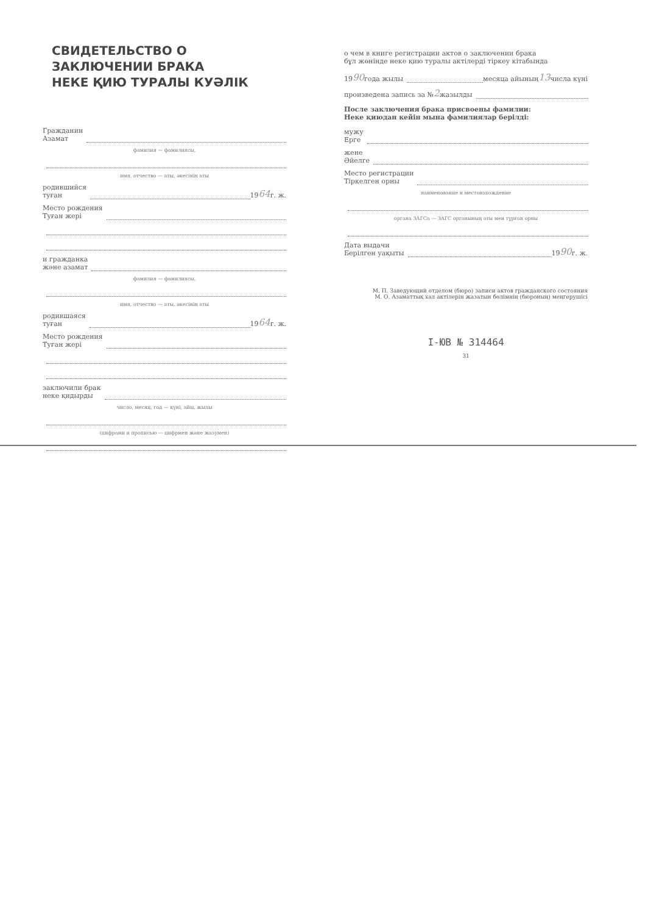СВИДЕТЕЛЬСТВО О ЗАКЛЮЧЕНИИ БРАКА
НЕКЕ ҚИЮ ТУРАЛЫ КУӘЛІК
Гражданин
Азамат
фамилия — фамилиясы,
имя, отчество — аты, әкесінің аты
родившийся
туған 19 64 г. ж.
Место рождения
Туған жері
и гражданка
және азамат
фамилия — фамилиясы,
имя, отчество — аты, әкесінің аты
родившаяся
туған 19 64 г. ж.
Место рождения
Туған жері
заключили брак
неке қидырды
число, месяц, год — күні, айы, жылы
(цифрами и прописью — цифрмен және жазумен)
о чем в книге регистрации актов о заключении брака
бұл жөнінде неке қию туралы актілерді тіркеу кітабында
19 90 года жылы месяца айының 13 числа күні
произведена запись за № 2 жазылды
После заключения брака присвоены фамилии:
Неке қиюдан кейін мына фамилиялар берілді:
мужу
Ерге
жене
Әйелге
Место регистрации
Тіркелген орны
наименование и местонахождение
органа ЗАГСа — ЗАГС органының аты мен тұрған орны
Дата выдачи
Берілген уақыты 19 90 г. ж.
М. П. Заведующий отделом (бюро) записи актов гражданского состояния
М. О. Азаматтық хал актілерін жазатын бөлімнің (бюроның) меңгерушісі
I-ЮВ № 314464
31